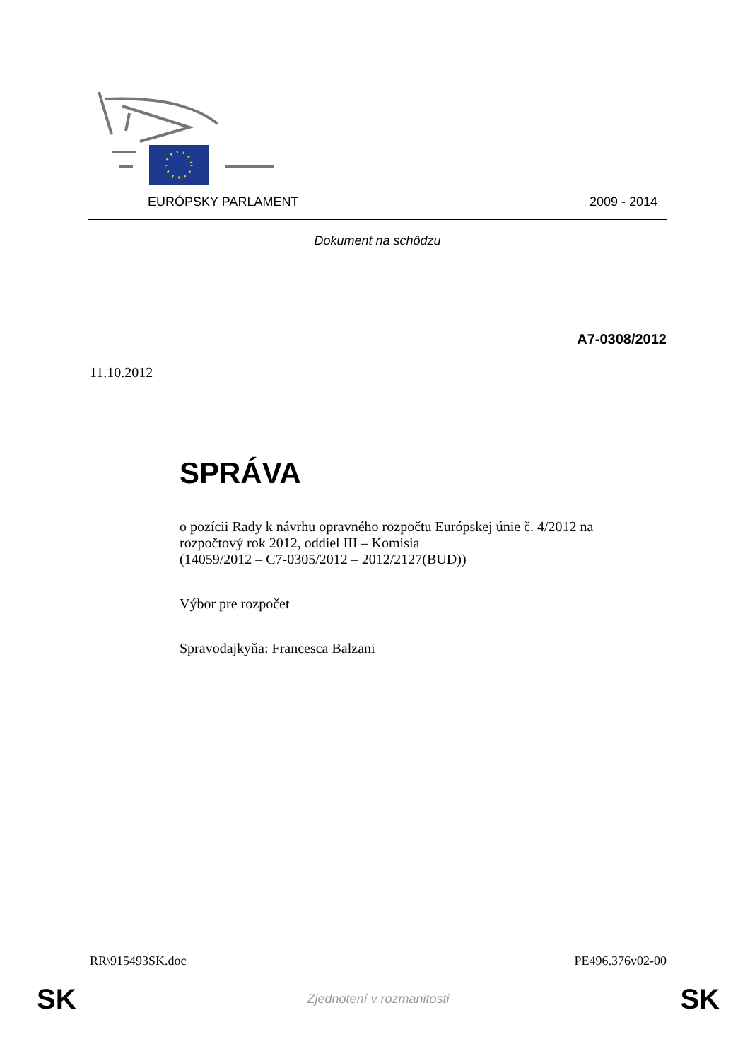EURÓPSKY PARLAMENT 2009 - 2014
Dokument na schôdzu
A7-0308/2012
11.10.2012
SPRÁVA
o pozícii Rady k návrhu opravného rozpočtu Európskej únie č. 4/2012 na rozpočtový rok 2012, oddiel III – Komisia
(14059/2012 – C7-0305/2012 – 2012/2127(BUD))
Výbor pre rozpočet
Spravodajkyňa: Francesca Balzani
RR\915493SK.doc PE496.376v02-00
SK Zjednotení v rozmanitosti SK